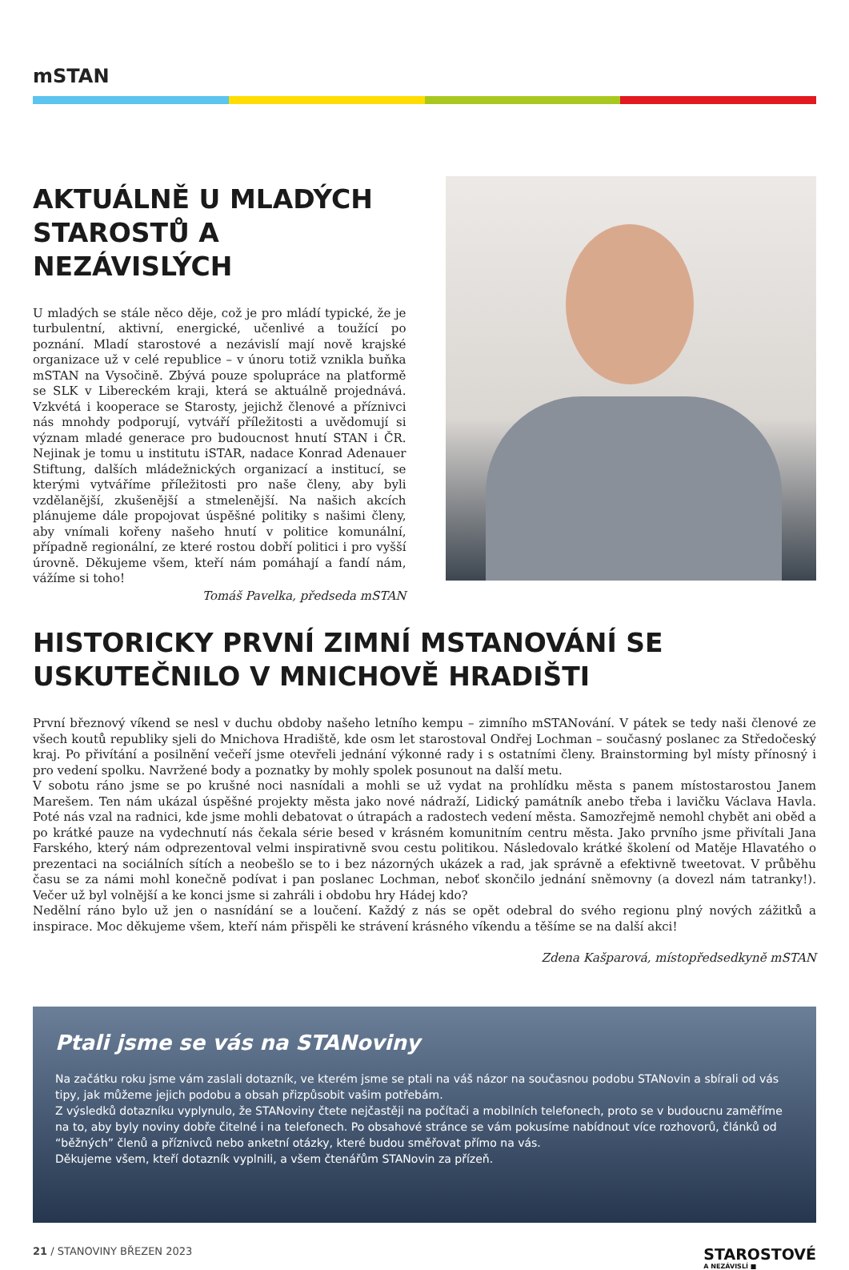mSTAN
AKTUÁLNĚ U MLADÝCH STAROSTŮ A NEZÁVISLÝCH
U mladých se stále něco děje, což je pro mládí typické, že je turbulentní, aktivní, energické, učenlivé a toužící po poznání. Mladí starostové a nezávislí mají nově krajské organizace už v celé republice – v únoru totiž vznikla buňka mSTAN na Vysočině. Zbývá pouze spolupráce na platformě se SLK v Libereckém kraji, která se aktuálně projednává. Vzkvétá i kooperace se Starosty, jejichž členové a příznivci nás mnohdy podporují, vytváří příležitosti a uvědomují si význam mladé generace pro budoucnost hnutí STAN i ČR. Nejinak je tomu u institutu iSTAR, nadace Konrad Adenauer Stiftung, dalších mládežnických organizací a institucí, se kterými vytváříme příležitosti pro naše členy, aby byli vzdělanější, zkušenější a stmelenější. Na našich akcích plánujeme dále propojovat úspěšné politiky s našimi členy, aby vnímali kořeny našeho hnutí v politice komunální, případně regionální, ze které rostou dobří politici i pro vyšší úrovně. Děkujeme všem, kteří nám pomáhají a fandí nám, vážíme si toho!
Tomáš Pavelka, předseda mSTAN
HISTORICKY PRVNÍ ZIMNÍ MSTANOVÁNÍ SE USKUTEČNILO V MNICHOVĚ HRADIŠTI
První březnový víkend se nesl v duchu obdoby našeho letního kempu – zimního mSTANování. V pátek se tedy naši členové ze všech koutů republiky sjeli do Mnichova Hradiště, kde osm let starostoval Ondřej Lochman – současný poslanec za Středočeský kraj. Po přivítání a posilnění večeří jsme otevřeli jednání výkonné rady i s ostatními členy. Brainstorming byl místy přínosný i pro vedení spolku. Navržené body a poznatky by mohly spolek posunout na další metu.
V sobotu ráno jsme se po krušné noci nasnídali a mohli se už vydat na prohlídku města s panem místostarostou Janem Marešem. Ten nám ukázal úspěšné projekty města jako nové nádraží, Lidický památník anebo třeba i lavičku Václava Havla. Poté nás vzal na radnici, kde jsme mohli debatovat o útrapách a radostech vedení města. Samozřejmě nemohl chybět ani oběd a po krátké pauze na vydechnutí nás čekala série besed v krásném komunitním centru města. Jako prvního jsme přivítali Jana Farského, který nám odprezentoval velmi inspirativně svou cestu politikou. Následovalo krátké školení od Matěje Hlavatého o prezentaci na sociálních sítích a neobešlo se to i bez názorných ukázek a rad, jak správně a efektivně tweetovat. V průběhu času se za námi mohl konečně podívat i pan poslanec Lochman, neboť skončilo jednání sněmovny (a dovezl nám tatranky!). Večer už byl volnější a ke konci jsme si zahráli i obdobu hry Hádej kdo?
Nedělní ráno bylo už jen o nasnídání se a loučení. Každý z nás se opět odebral do svého regionu plný nových zážitků a inspirace. Moc děkujeme všem, kteří nám přispěli ke strávení krásného víkendu a těšíme se na další akci!
Zdena Kašparová, místopředsedkyně mSTAN
Ptali jsme se vás na STANoviny
Na začátku roku jsme vám zaslali dotazník, ve kterém jsme se ptali na váš názor na současnou podobu STANovin a sbírali od vás tipy, jak můžeme jejich podobu a obsah přizpůsobit vašim potřebám.
Z výsledků dotazníku vyplynulo, že STANoviny čtete nejčastěji na počítači a mobilních telefonech, proto se v budoucnu zaměříme na to, aby byly noviny dobře čitelné i na telefonech. Po obsahové stránce se vám pokusíme nabídnout více rozhovorů, článků od “běžných” členů a příznivců nebo anketní otázky, které budou směřovat přímo na vás.
Děkujeme všem, kteří dotazník vyplnili, a všem čtenářům STANovin za přízeň.
21 / STANOVINY BŘEZEN 2023
STAROSTOVÉ
A NEZÁVISLÍ ■